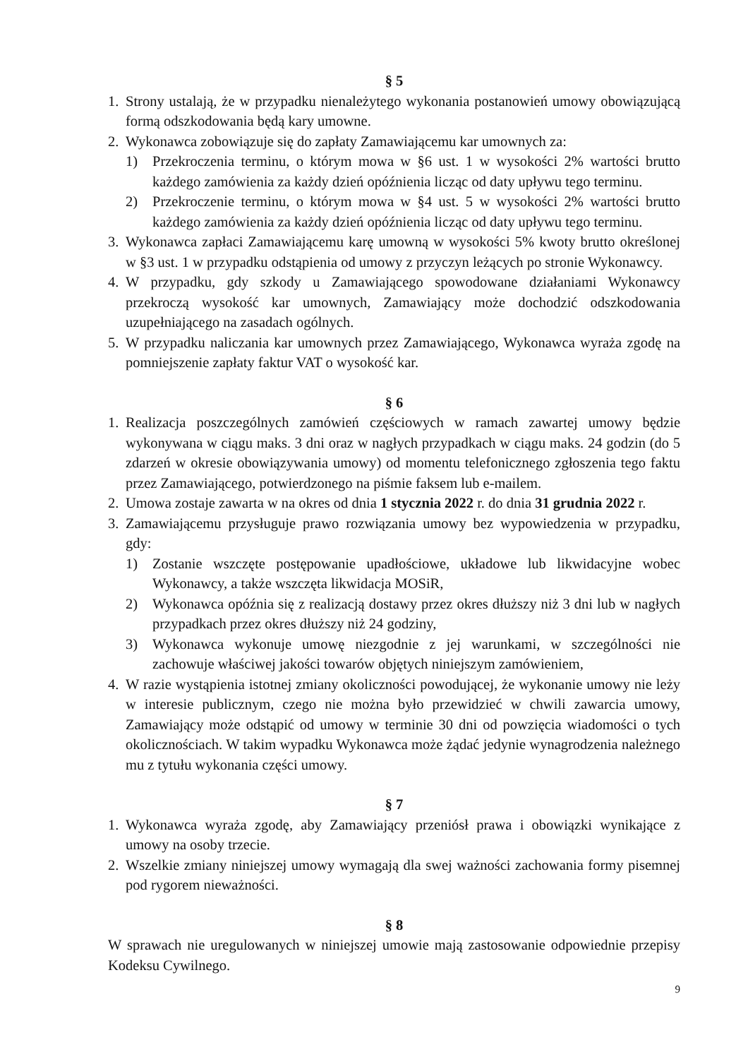§ 5
1. Strony ustalają, że w przypadku nienależytego wykonania postanowień umowy obowiązującą formą odszkodowania będą kary umowne.
2. Wykonawca zobowiązuje się do zapłaty Zamawiającemu kar umownych za:
1) Przekroczenia terminu, o którym mowa w §6 ust. 1 w wysokości 2% wartości brutto każdego zamówienia za każdy dzień opóźnienia licząc od daty upływu tego terminu.
2) Przekroczenie terminu, o którym mowa w §4 ust. 5 w wysokości 2% wartości brutto każdego zamówienia za każdy dzień opóźnienia licząc od daty upływu tego terminu.
3. Wykonawca zapłaci Zamawiającemu karę umowną w wysokości 5% kwoty brutto określonej w §3 ust. 1 w przypadku odstąpienia od umowy z przyczyn leżących po stronie Wykonawcy.
4. W przypadku, gdy szkody u Zamawiającego spowodowane działaniami Wykonawcy przekroczą wysokość kar umownych, Zamawiający może dochodzić odszkodowania uzupełniającego na zasadach ogólnych.
5. W przypadku naliczania kar umownych przez Zamawiającego, Wykonawca wyraża zgodę na pomniejszenie zapłaty faktur VAT o wysokość kar.
§ 6
1. Realizacja poszczególnych zamówień częściowych w ramach zawartej umowy będzie wykonywana w ciągu maks. 3 dni oraz w nagłych przypadkach w ciągu maks. 24 godzin (do 5 zdarzeń w okresie obowiązywania umowy) od momentu telefonicznego zgłoszenia tego faktu przez Zamawiającego, potwierdzonego na piśmie faksem lub e-mailem.
2. Umowa zostaje zawarta w na okres od dnia 1 stycznia 2022 r. do dnia 31 grudnia 2022 r.
3. Zamawiającemu przysługuje prawo rozwiązania umowy bez wypowiedzenia w przypadku, gdy:
1) Zostanie wszczęte postępowanie upadłościowe, układowe lub likwidacyjne wobec Wykonawcy, a także wszczęta likwidacja MOSiR,
2) Wykonawca opóźnia się z realizacją dostawy przez okres dłuższy niż 3 dni lub w nagłych przypadkach przez okres dłuższy niż 24 godziny,
3) Wykonawca wykonuje umowę niezgodnie z jej warunkami, w szczególności nie zachowuje właściwej jakości towarów objętych niniejszym zamówieniem,
4. W razie wystąpienia istotnej zmiany okoliczności powodującej, że wykonanie umowy nie leży w interesie publicznym, czego nie można było przewidzieć w chwili zawarcia umowy, Zamawiający może odstąpić od umowy w terminie 30 dni od powzięcia wiadomości o tych okolicznościach. W takim wypadku Wykonawca może żądać jedynie wynagrodzenia należnego mu z tytułu wykonania części umowy.
§ 7
1. Wykonawca wyraża zgodę, aby Zamawiający przeniósł prawa i obowiązki wynikające z umowy na osoby trzecie.
2. Wszelkie zmiany niniejszej umowy wymagają dla swej ważności zachowania formy pisemnej pod rygorem nieważności.
§ 8
W sprawach nie uregulowanych w niniejszej umowie mają zastosowanie odpowiednie przepisy Kodeksu Cywilnego.
9